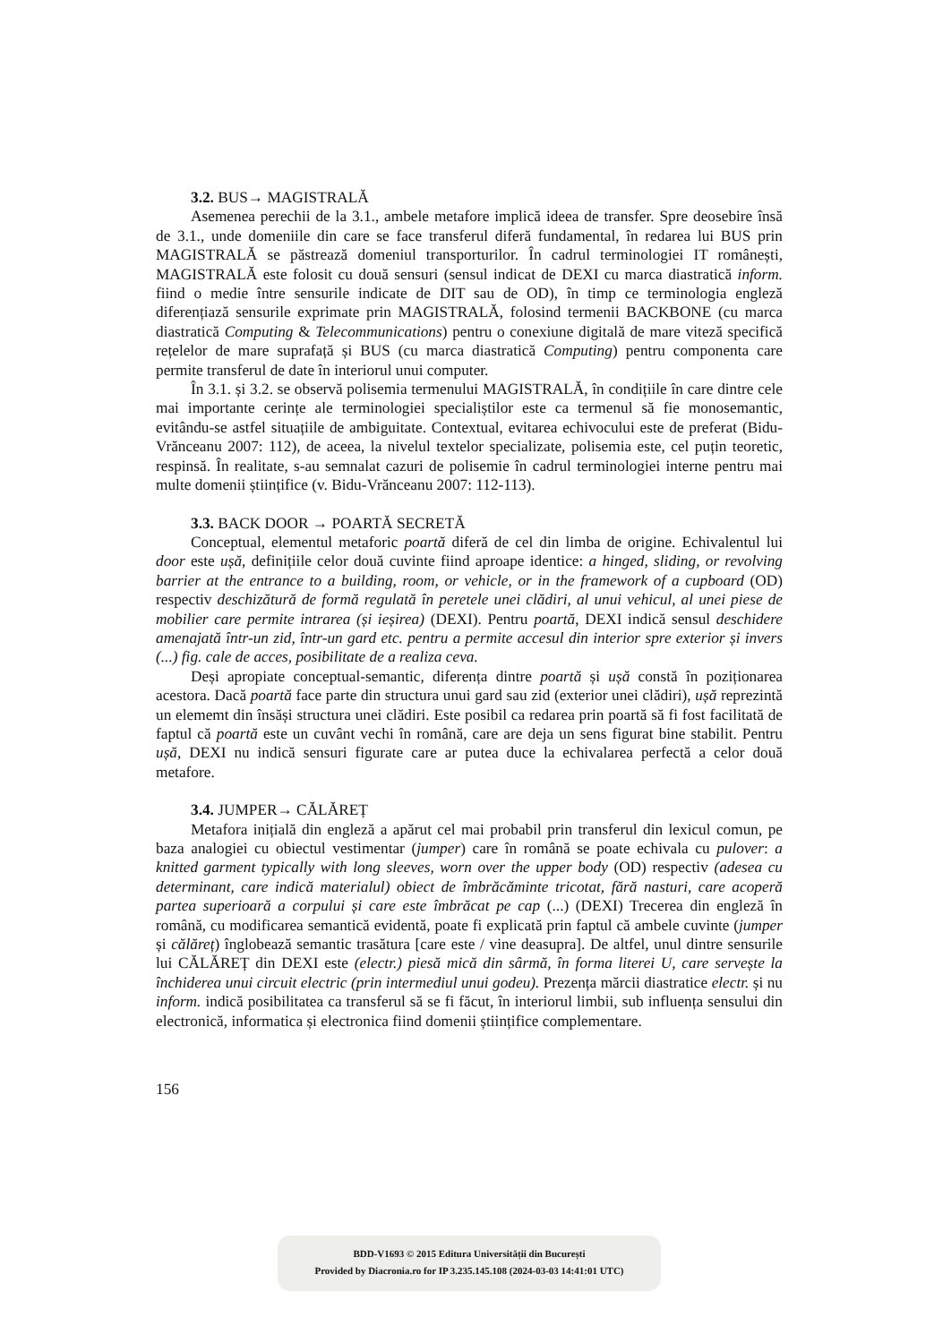3.2. BUS→ MAGISTRALĂ
Asemenea perechii de la 3.1., ambele metafore implică ideea de transfer. Spre deosebire însă de 3.1., unde domeniile din care se face transferul diferă fundamental, în redarea lui BUS prin MAGISTRALĂ se păstrează domeniul transporturilor. În cadrul terminologiei IT românești, MAGISTRALĂ este folosit cu două sensuri (sensul indicat de DEXI cu marca diastratică inform. fiind o medie între sensurile indicate de DIT sau de OD), în timp ce terminologia engleză diferențiază sensurile exprimate prin MAGISTRALĂ, folosind termenii BACKBONE (cu marca diastratică Computing & Telecommunications) pentru o conexiune digitală de mare viteză specifică rețelelor de mare suprafață și BUS (cu marca diastratică Computing) pentru componenta care permite transferul de date în interiorul unui computer.
În 3.1. și 3.2. se observă polisemia termenului MAGISTRALĂ, în condițiile în care dintre cele mai importante cerințe ale terminologiei specialiștilor este ca termenul să fie monosemantic, evitându-se astfel situațiile de ambiguitate. Contextual, evitarea echivocului este de preferat (Bidu-Vrănceanu 2007: 112), de aceea, la nivelul textelor specializate, polisemia este, cel puțin teoretic, respinsă. În realitate, s-au semnalat cazuri de polisemie în cadrul terminologiei interne pentru mai multe domenii științifice (v. Bidu-Vrănceanu 2007: 112-113).
3.3. BACK DOOR → POARTĂ SECRETĂ
Conceptual, elementul metaforic poartă diferă de cel din limba de origine. Echivalentul lui door este ușă, definițiile celor două cuvinte fiind aproape identice: a hinged, sliding, or revolving barrier at the entrance to a building, room, or vehicle, or in the framework of a cupboard (OD) respectiv deschizătură de formă regulată în peretele unei clădiri, al unui vehicul, al unei piese de mobilier care permite intrarea (și ieșirea) (DEXI). Pentru poartă, DEXI indică sensul deschidere amenajată într-un zid, într-un gard etc. pentru a permite accesul din interior spre exterior și invers (...) fig. cale de acces, posibilitate de a realiza ceva.
Deși apropiate conceptual-semantic, diferența dintre poartă și ușă constă în poziționarea acestora. Dacă poartă face parte din structura unui gard sau zid (exterior unei clădiri), ușă reprezintă un elememt din însăși structura unei clădiri. Este posibil ca redarea prin poartă să fi fost facilitată de faptul că poartă este un cuvânt vechi în română, care are deja un sens figurat bine stabilit. Pentru ușă, DEXI nu indică sensuri figurate care ar putea duce la echivalarea perfectă a celor două metafore.
3.4. JUMPER→ CĂLĂREȚ
Metafora inițială din engleză a apărut cel mai probabil prin transferul din lexicul comun, pe baza analogiei cu obiectul vestimentar (jumper) care în română se poate echivala cu pulover: a knitted garment typically with long sleeves, worn over the upper body (OD) respectiv (adesea cu determinant, care indică materialul) obiect de îmbrăcăminte tricotat, fără nasturi, care acoperă partea superioară a corpului și care este îmbrăcat pe cap (...) (DEXI) Trecerea din engleză în română, cu modificarea semantică evidentă, poate fi explicată prin faptul că ambele cuvinte (jumper și călăreț) înglobează semantic trasătura [care este / vine deasupra]. De altfel, unul dintre sensurile lui CĂLĂREȚ din DEXI este (electr.) piesă mică din sârmă, în forma literei U, care servește la închiderea unui circuit electric (prin intermediul unui godeu). Prezența mărcii diastratice electr. și nu inform. indică posibilitatea ca transferul să se fi făcut, în interiorul limbii, sub influența sensului din electronică, informatica și electronica fiind domenii științifice complementare.
156
BDD-V1693 © 2015 Editura Universității din București
Provided by Diacronia.ro for IP 3.235.145.108 (2024-03-03 14:41:01 UTC)